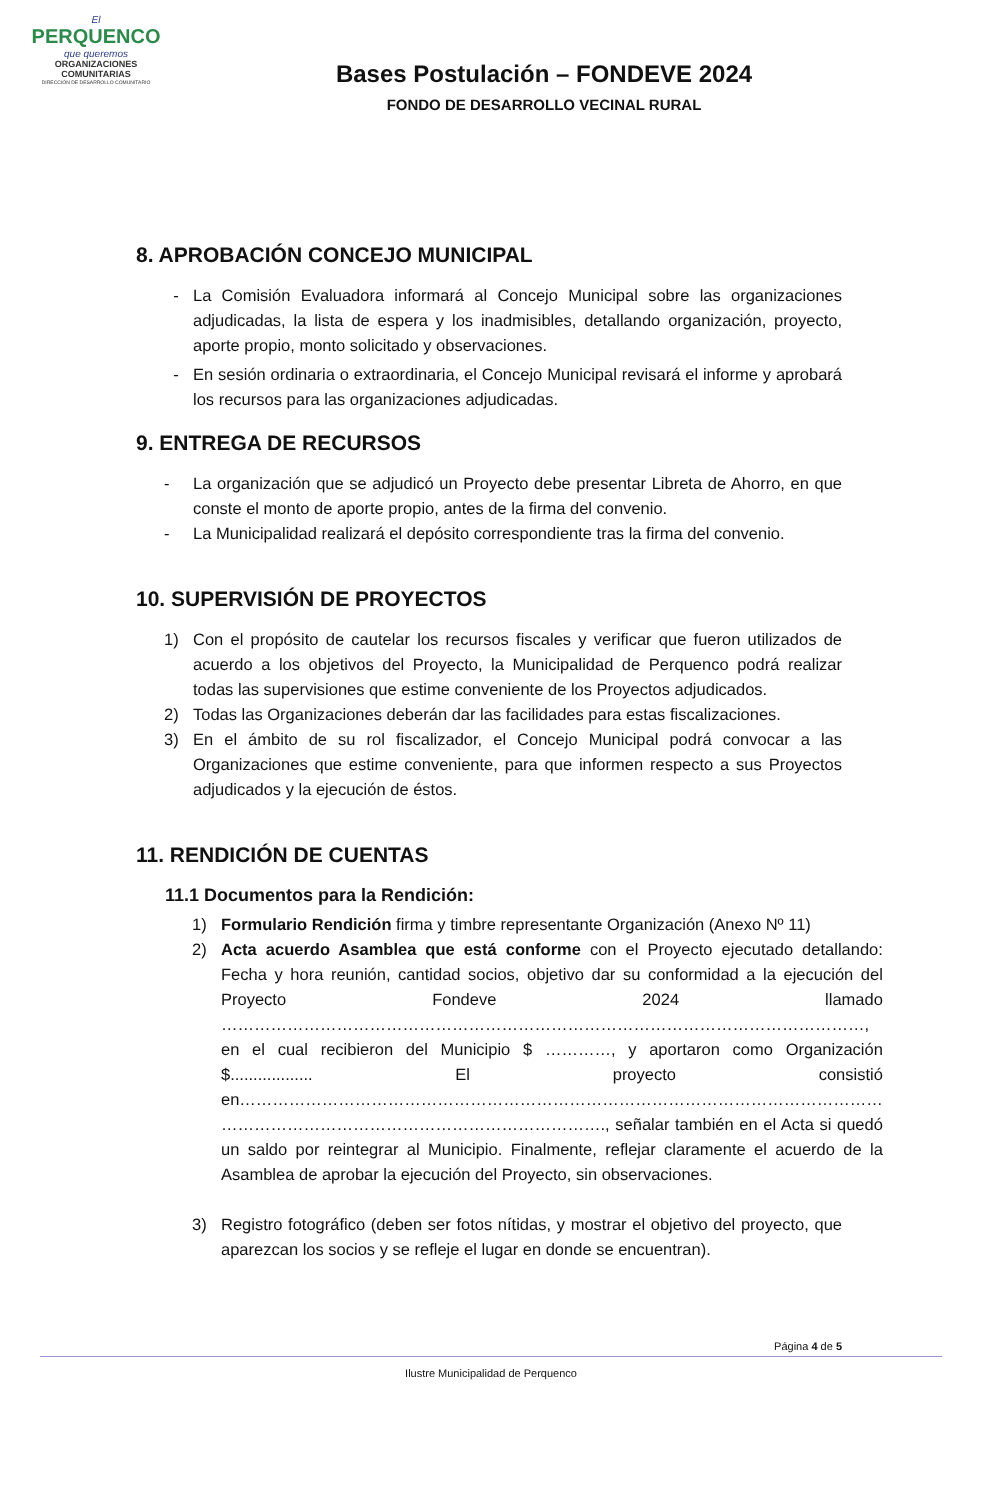El
PERQUENCO
que queremos
ORGANIZACIONES
COMUNITARIAS
DIRECCIÓN DE DESARROLLO COMUNITARIO
Bases Postulación – FONDEVE 2024
FONDO DE DESARROLLO VECINAL RURAL
8. APROBACIÓN CONCEJO MUNICIPAL
- La Comisión Evaluadora informará al Concejo Municipal sobre las organizaciones adjudicadas, la lista de espera y los inadmisibles, detallando organización, proyecto, aporte propio, monto solicitado y observaciones.
- En sesión ordinaria o extraordinaria, el Concejo Municipal revisará el informe y aprobará los recursos para las organizaciones adjudicadas.
9. ENTREGA DE RECURSOS
- La organización que se adjudicó un Proyecto debe presentar Libreta de Ahorro, en que conste el monto de aporte propio, antes de la firma del convenio.
- La Municipalidad realizará el depósito correspondiente tras la firma del convenio.
10. SUPERVISIÓN DE PROYECTOS
1) Con el propósito de cautelar los recursos fiscales y verificar que fueron utilizados de acuerdo a los objetivos del Proyecto, la Municipalidad de Perquenco podrá realizar todas las supervisiones que estime conveniente de los Proyectos adjudicados.
2) Todas las Organizaciones deberán dar las facilidades para estas fiscalizaciones.
3) En el ámbito de su rol fiscalizador, el Concejo Municipal podrá convocar a las Organizaciones que estime conveniente, para que informen respecto a sus Proyectos adjudicados y la ejecución de éstos.
11. RENDICIÓN DE CUENTAS
11.1 Documentos para la Rendición:
1) Formulario Rendición firma y timbre representante Organización (Anexo Nº 11)
2) Acta acuerdo Asamblea que está conforme con el Proyecto ejecutado detallando: Fecha y hora reunión, cantidad socios, objetivo dar su conformidad a la ejecución del Proyecto Fondeve 2024 llamado ………………………………………………………………………………………………………, en el cual recibieron del Municipio $ …………, y aportaron como Organización $.................. El proyecto consistió en……………………………………………………………………………………………………… ……………………………………………………………., señalar también en el Acta si quedó un saldo por reintegrar al Municipio. Finalmente, reflejar claramente el acuerdo de la Asamblea de aprobar la ejecución del Proyecto, sin observaciones.
3) Registro fotográfico (deben ser fotos nítidas, y mostrar el objetivo del proyecto, que aparezcan los socios y se refleje el lugar en donde se encuentran).
Página 4 de 5
Ilustre Municipalidad de Perquenco